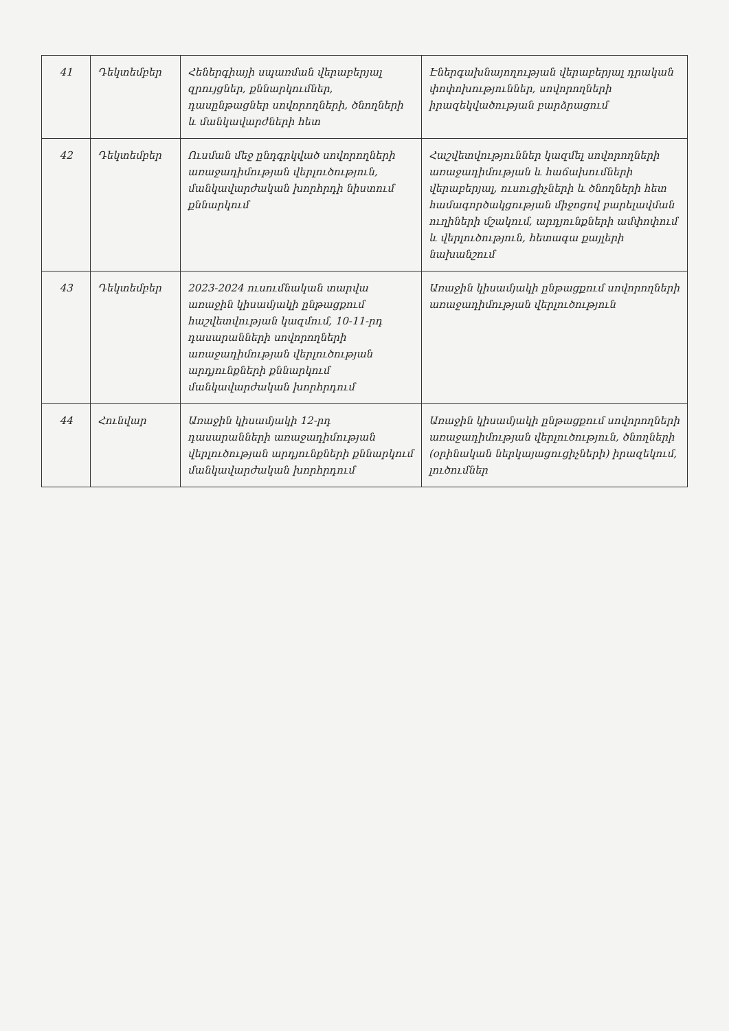| 41 | Դեկտեմբեր | Հեներգիայի սպառման վերաբերյալ զրույցներ, քննարկումներ, դասընթացներ սովորողների, ծնողների և մանկավարժների հետ | Էներգախնայողության վերաբերյալ դրական փոփոխություններ, սովորողների իրազեկվածության բարձրացում |
| 42 | Դեկտեմբեր | Ուսման մեջ ընդգրկված սովորողների առաջադիմության վերլուծություն, մանկավարժական խորհրդի նիստում քննարկում | Հաշվետվություններ կազմել սովորողների առաջադիմության և հաճախումների վերաբերյալ, ուսուցիչների և ծնողների հետ համագործակցության միջոցով բարելավման ուղիների մշակում, արդյունքների ամփոփում և վերլուծություն, հետագա քայլերի նախանշում |
| 43 | Դեկտեմբեր | 2023-2024 ուսումնական տարվա առաջին կիսամյակի ընթացքում հաշվետվության կազմում, 10-11-րդ դասարանների սովորողների առաջադիմության վերլուծության արդյունքների քննարկում մանկավարժական խորհրդում | Առաջին կիսամյակի ընթացքում սովորողների առաջադիմության վերլուծություն |
| 44 | Հունվար | Առաջին կիսամյակի 12-րդ դասարանների առաջադիմության վերլուծության արդյունքների քննարկում մանկավարժական խորհրդում | Առաջին կիսամյակի ընթացքում սովորողների առաջադիմության վերլուծություն, ծնողների (օրինական ներկայացուցիչների) իրազեկում, լուծումներ |